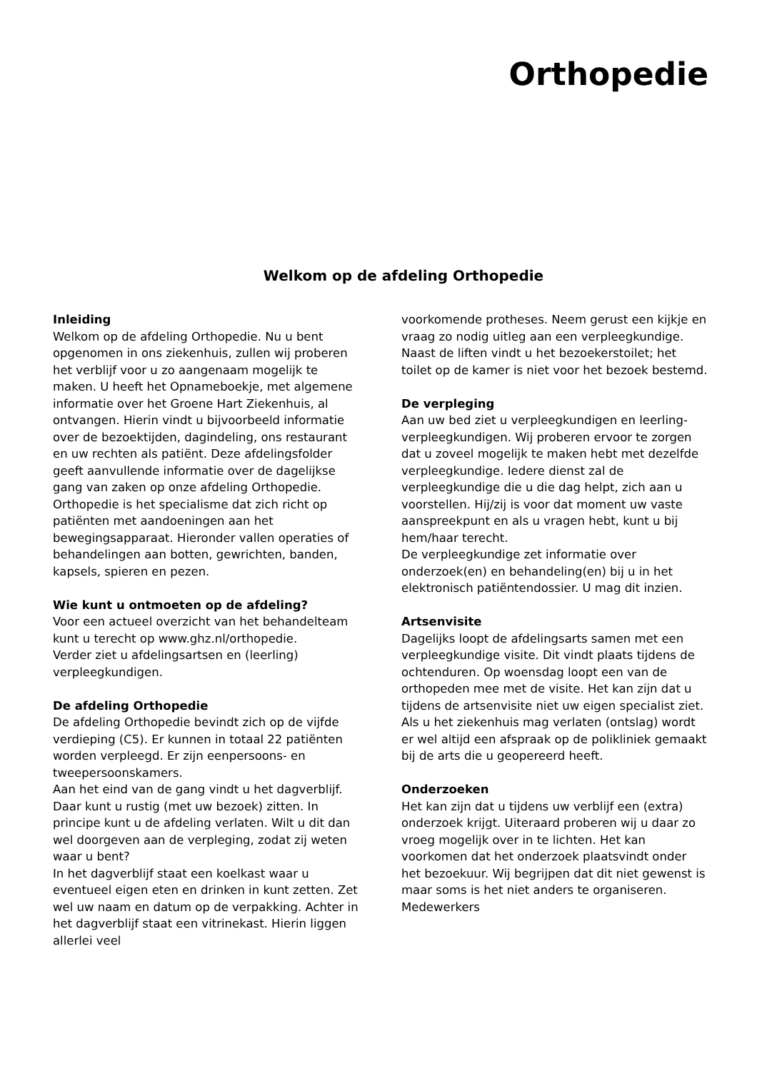Orthopedie
Welkom op de afdeling Orthopedie
Inleiding
Welkom op de afdeling Orthopedie. Nu u bent opgenomen in ons ziekenhuis, zullen wij proberen het verblijf voor u zo aangenaam mogelijk te maken. U heeft het Opnameboekje, met algemene informatie over het Groene Hart Ziekenhuis, al ontvangen. Hierin vindt u bijvoorbeeld informatie over de bezoektijden, dagindeling, ons restaurant en uw rechten als patiënt. Deze afdelingsfolder geeft aanvullende informatie over de dagelijkse gang van zaken op onze afdeling Orthopedie.
Orthopedie is het specialisme dat zich richt op patiënten met aandoeningen aan het bewegingsapparaat. Hieronder vallen operaties of behandelingen aan botten, gewrichten, banden, kapsels, spieren en pezen.
Wie kunt u ontmoeten op de afdeling?
Voor een actueel overzicht van het behandelteam kunt u terecht op www.ghz.nl/orthopedie.
Verder ziet u afdelingsartsen en (leerling) verpleegkundigen.
De afdeling Orthopedie
De afdeling Orthopedie bevindt zich op de vijfde verdieping (C5). Er kunnen in totaal 22 patiënten worden verpleegd. Er zijn eenpersoons- en tweepersoonskamers.
Aan het eind van de gang vindt u het dagverblijf. Daar kunt u rustig (met uw bezoek) zitten. In principe kunt u de afdeling verlaten. Wilt u dit dan wel doorgeven aan de verpleging, zodat zij weten waar u bent?
In het dagverblijf staat een koelkast waar u eventueel eigen eten en drinken in kunt zetten. Zet wel uw naam en datum op de verpakking. Achter in het dagverblijf staat een vitrinekast. Hierin liggen allerlei veel
voorkomende protheses. Neem gerust een kijkje en vraag zo nodig uitleg aan een verpleegkundige.
Naast de liften vindt u het bezoekerstoilet; het toilet op de kamer is niet voor het bezoek bestemd.
De verpleging
Aan uw bed ziet u verpleegkundigen en leerling-verpleegkundigen. Wij proberen ervoor te zorgen dat u zoveel mogelijk te maken hebt met dezelfde verpleegkundige. Iedere dienst zal de verpleegkundige die u die dag helpt, zich aan u voorstellen. Hij/zij is voor dat moment uw vaste aanspreekpunt en als u vragen hebt, kunt u bij hem/haar terecht.
De verpleegkundige zet informatie over onderzoek(en) en behandeling(en) bij u in het elektronisch patiëntendossier. U mag dit inzien.
Artsenvisite
Dagelijks loopt de afdelingsarts samen met een verpleegkundige visite. Dit vindt plaats tijdens de ochtenduren. Op woensdag loopt een van de orthopeden mee met de visite. Het kan zijn dat u tijdens de artsenvisite niet uw eigen specialist ziet.
Als u het ziekenhuis mag verlaten (ontslag) wordt er wel altijd een afspraak op de polikliniek gemaakt bij de arts die u geopereerd heeft.
Onderzoeken
Het kan zijn dat u tijdens uw verblijf een (extra) onderzoek krijgt. Uiteraard proberen wij u daar zo vroeg mogelijk over in te lichten. Het kan voorkomen dat het onderzoek plaatsvindt onder het bezoekuur. Wij begrijpen dat dit niet gewenst is maar soms is het niet anders te organiseren. Medewerkers